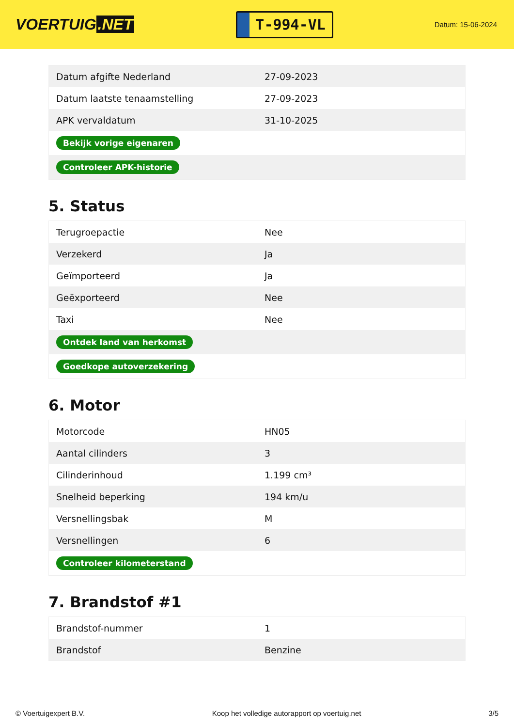VOERTUIG.NET
T-994-VL
Datum: 15-06-2024
| Datum afgifte Nederland | 27-09-2023 |
| Datum laatste tenaamstelling | 27-09-2023 |
| APK vervaldatum | 31-10-2025 |
| Bekijk vorige eigenaren | |
| Controleer APK-historie | |
5. Status
| Terugroepactie | Nee |
| Verzekerd | Ja |
| Geïmporteerd | Ja |
| Geëxporteerd | Nee |
| Taxi | Nee |
| Ontdek land van herkomst | |
| Goedkope autoverzekering | |
6. Motor
| Motorcode | HN05 |
| Aantal cilinders | 3 |
| Cilinderinhoud | 1.199 cm³ |
| Snelheid beperking | 194 km/u |
| Versnellingsbak | M |
| Versnellingen | 6 |
| Controleer kilometerstand | |
7. Brandstof #1
| Brandstof-nummer | 1 |
| Brandstof | Benzine |
© Voertuigexpert B.V. Koop het volledige autorapport op voertuig.net 3/5